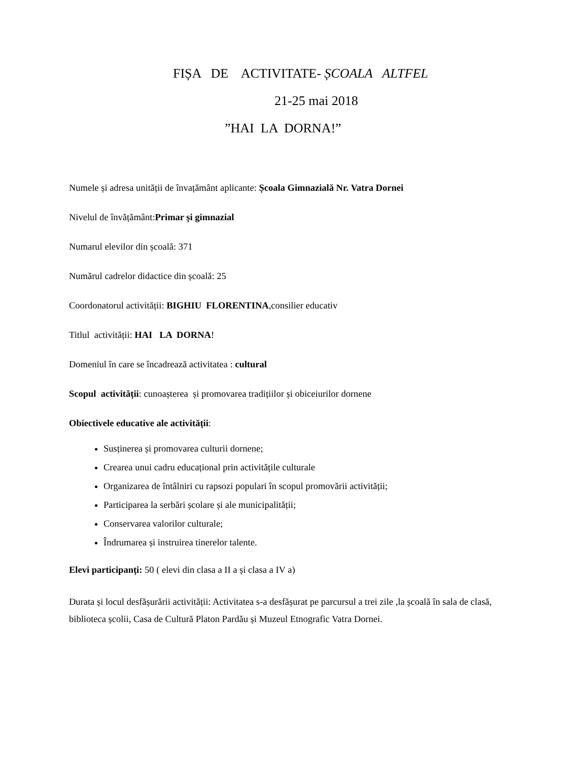FIȘA DE ACTIVITATE- ȘCOALA ALTFEL
21-25 mai 2018
”HAI LA DORNA!”
Numele și adresa unității de învațământ aplicante: Școala Gimnazială Nr. Vatra Dornei
Nivelul de învățământ:Primar și gimnazial
Numarul elevilor din școală: 371
Numărul cadrelor didactice din școală: 25
Coordonatorul activității: BIGHIU FLORENTINA,consilier educativ
Titlul activității: HAI LA DORNA!
Domeniul în care se încadrează activitatea : cultural
Scopul activității: cunoașterea și promovarea tradițiilor și obiceiurilor dornene
Obiectivele educative ale activității:
Susținerea și promovarea culturii dornene;
Crearea unui cadru educațional prin activitățile culturale
Organizarea de întâlniri cu rapsozi populari în scopul promovării activității;
Participarea la serbări școlare și ale municipalității;
Conservarea valorilor culturale;
Îndrumarea și instruirea tinerelor talente.
Elevi participanți: 50 ( elevi din clasa a II a și clasa a IV a)
Durata și locul desfășurării activității: Activitatea s-a desfășurat pe parcursul a trei zile ,la școală în sala de clasă, biblioteca școlii, Casa de Cultură Platon Pardău și Muzeul Etnografic Vatra Dornei.